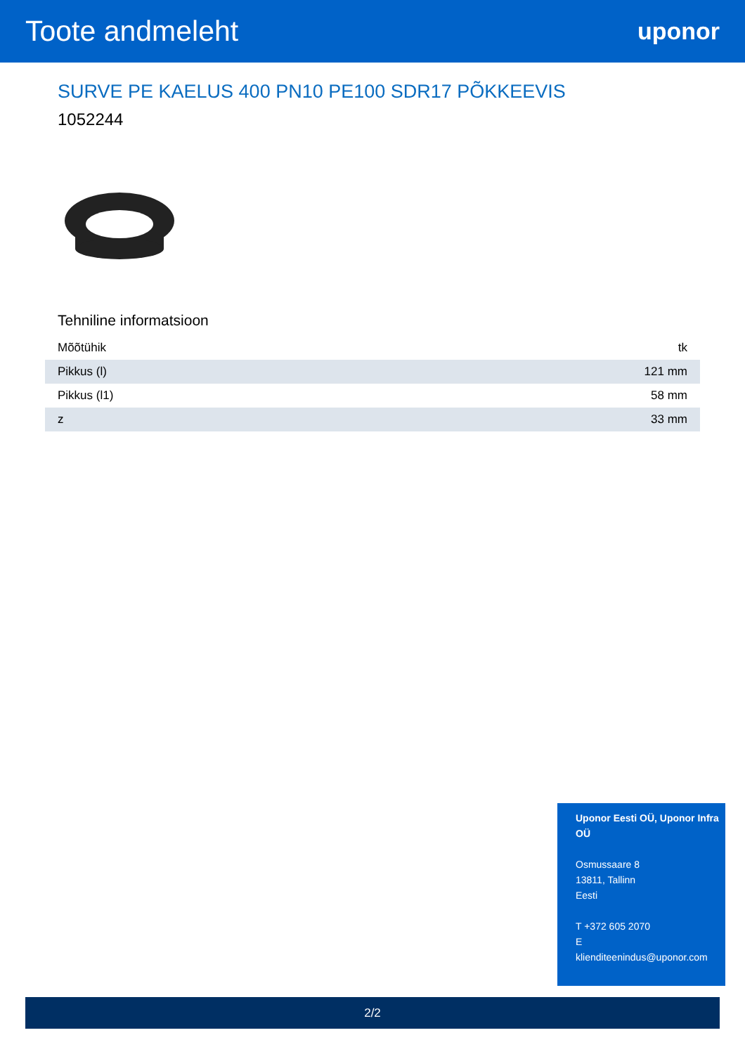Toote andmeleht
uponor
SURVE PE KAELUS 400 PN10 PE100 SDR17 PÕKKEEVIS
1052244
Tehniline informatsioon
| Mõõtühik | tk |
| Pikkus (l) | 121 mm |
| Pikkus (l1) | 58 mm |
| z | 33 mm |
Uponor Eesti OÜ, Uponor Infra OÜ
Osmussaare 8
13811, Tallinn
Eesti
T +372 605 2070
E
klienditeenindus@uponor.com
2/2